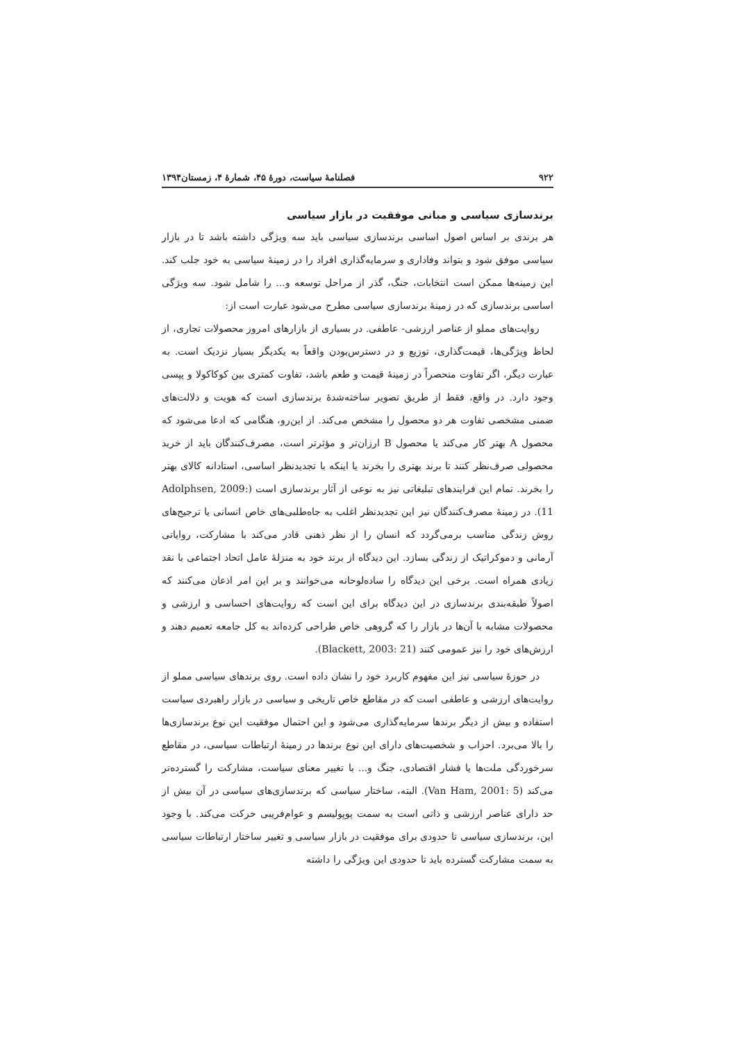۹۲۲ فصلنامهٔ سیاست، دورهٔ ۴۵، شمارهٔ ۴، زمستان۱۳۹۴
برندسازی سیاسی و مبانی موفقیت در بازار سیاسی
هر برندی بر اساس اصول اساسی برندسازی سیاسی باید سه ویژگی داشته باشد تا در بازار سیاسی موفق شود و بتواند وفاداری و سرمایه‌گذاری افراد را در زمینهٔ سیاسی به خود جلب کند. این زمینه‌ها ممکن است انتخابات، جنگ، گذر از مراحل توسعه و... را شامل شود. سه ویژگی اساسی برندسازی که در زمینهٔ برندسازی سیاسی مطرح می‌شود عبارت است از:
روایت‌های مملو از عناصر ارزشی- عاطفی. در بسیاری از بازارهای امروز محصولات تجاری، از لحاظ ویژگی‌ها، قیمت‌گذاری، توزیع و در دسترس‌بودن واقعاً به یکدیگر بسیار نزدیک است. به عبارت دیگر، اگر تفاوت منحصراً در زمینهٔ قیمت و طعم باشد، تفاوت کمتری بین کوکاکولا و پپسی وجود دارد. در واقع، فقط از طریق تصویر ساخته‌شدهٔ برندسازی است که هویت و دلالت‌های ضمنی مشخصی تفاوت هر دو محصول را مشخص می‌کند. از این‌رو، هنگامی که ادعا می‌شود که محصول A بهتر کار می‌کند یا محصول B ارزان‌تر و مؤثرتر است، مصرف‌کنندگان باید از خرید محصولی صرف‌نظر کنند تا برند بهتری را بخرند یا اینکه با تجدیدنظر اساسی، استادانه کالای بهتر را بخرند. تمام این فرایندهای تبلیغاتی نیز به نوعی از آثار برندسازی است (Adolphsen, 2009: 11). در زمینهٔ مصرف‌کنندگان نیز این تجدیدنظر اغلب به جاه‌طلبی‌های خاص انسانی یا ترجیح‌های روش زندگی مناسب برمی‌گردد که انسان را از نظر ذهنی قادر می‌کند با مشارکت، روایاتی آرمانی و دموکراتیک از زندگی بسازد. این دیدگاه از برند خود به منزلهٔ عامل اتحاد اجتماعی با نقد زیادی همراه است. برخی این دیدگاه را ساده‌لوحانه می‌خوانند و بر این امر اذعان می‌کنند که اصولاً طبقه‌بندی برندسازی در این دیدگاه برای این است که روایت‌های احساسی و ارزشی و محصولات مشابه با آن‌ها در بازار را که گروهی خاص طراحی کرده‌اند به کل جامعه تعمیم دهند و ارزش‌های خود را نیز عمومی کنند (Blackett, 2003: 21).
در حوزهٔ سیاسی نیز این مفهوم کاربرد خود را نشان داده است. روی برندهای سیاسی مملو از روایت‌های ارزشی و عاطفی است که در مقاطع خاص تاریخی و سیاسی در بازار راهبردی سیاست استفاده و بیش از دیگر برندها سرمایه‌گذاری می‌شود و این احتمال موفقیت این نوع برندسازی‌ها را بالا می‌برد. احزاب و شخصیت‌های دارای این نوع برندها در زمینهٔ ارتباطات سیاسی، در مقاطع سرخوردگی ملت‌ها یا فشار اقتصادی، جنگ و... با تغییر معنای سیاست، مشارکت را گسترده‌تر می‌کند (Van Ham, 2001: 5). البته، ساختار سیاسی که برندسازی‌های سیاسی در آن بیش از حد دارای عناصر ارزشی و ذاتی است به سمت پوپولیسم و عوام‌فریبی حرکت می‌کند. با وجود این، برندسازی سیاسی تا حدودی برای موفقیت در بازار سیاسی و تغییر ساختار ارتباطات سیاسی به سمت مشارکت گسترده باید تا حدودی این ویژگی را داشته